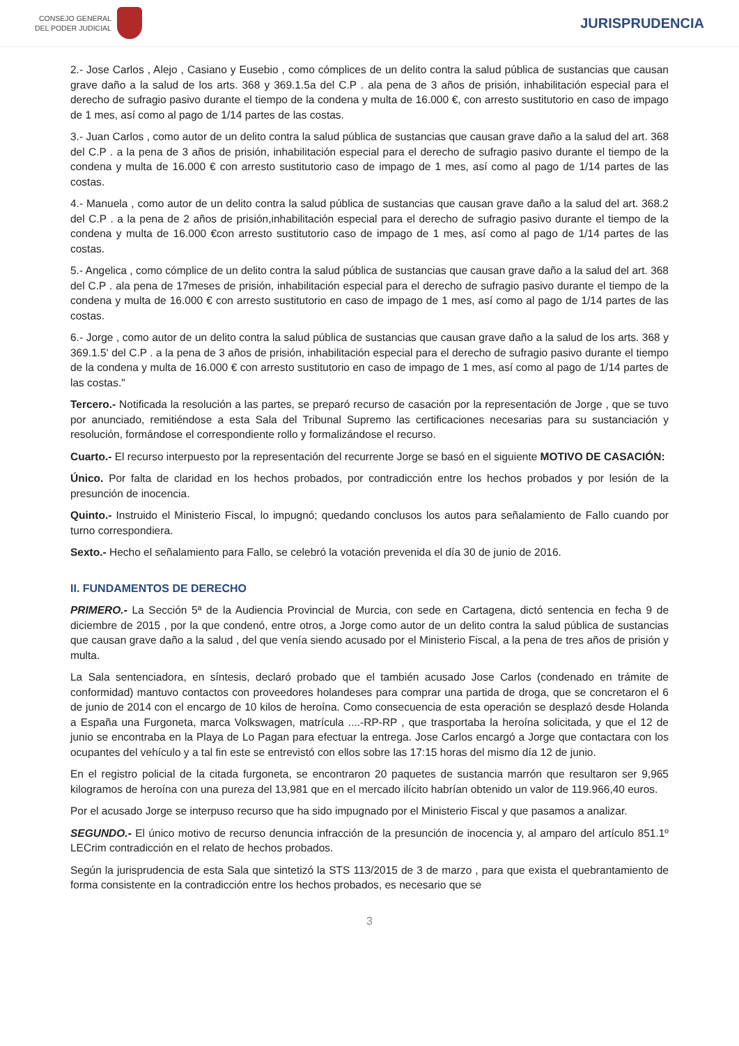CONSEJO GENERAL
DEL PODER JUDICIAL
JURISPRUDENCIA
2.- Jose Carlos , Alejo , Casiano y Eusebio , como cómplices de un delito contra la salud pública de sustancias que causan grave daño a la salud de los arts. 368 y 369.1.5a del C.P . ala pena de 3 años de prisión, inhabilitación especial para el derecho de sufragio pasivo durante el tiempo de la condena y multa de 16.000 €, con arresto sustitutorio en caso de impago de 1 mes, así como al pago de 1/14 partes de las costas.
3.- Juan Carlos , como autor de un delito contra la salud pública de sustancias que causan grave daño a la salud del art. 368 del C.P . a la pena de 3 años de prisión, inhabilitación especial para el derecho de sufragio pasivo durante el tiempo de la condena y multa de 16.000 € con arresto sustitutorio caso de impago de 1 mes, así como al pago de 1/14 partes de las costas.
4.- Manuela , como autor de un delito contra la salud pública de sustancias que causan grave daño a la salud del art. 368.2 del C.P . a la pena de 2 años de prisión,inhabilitación especial para el derecho de sufragio pasivo durante el tiempo de la condena y multa de 16.000 €con arresto sustitutorio caso de impago de 1 mes, así como al pago de 1/14 partes de las costas.
5.- Angelica , como cómplice de un delito contra la salud pública de sustancias que causan grave daño a la salud del art. 368 del C.P . ala pena de 17meses de prisión, inhabilitación especial para el derecho de sufragio pasivo durante el tiempo de la condena y multa de 16.000 € con arresto sustitutorio en caso de impago de 1 mes, así como al pago de 1/14 partes de las costas.
6.- Jorge , como autor de un delito contra la salud pública de sustancias que causan grave daño a la salud de los arts. 368 y 369.1.5' del C.P . a la pena de 3 años de prisión, inhabilitación especial para el derecho de sufragio pasivo durante el tiempo de la condena y multa de 16.000 € con arresto sustitutorio en caso de impago de 1 mes, así como al pago de 1/14 partes de las costas."
Tercero.- Notificada la resolución a las partes, se preparó recurso de casación por la representación de Jorge , que se tuvo por anunciado, remitiéndose a esta Sala del Tribunal Supremo las certificaciones necesarias para su sustanciación y resolución, formándose el correspondiente rollo y formalizándose el recurso.
Cuarto.- El recurso interpuesto por la representación del recurrente Jorge se basó en el siguiente MOTIVO DE CASACIÓN:
Único. Por falta de claridad en los hechos probados, por contradicción entre los hechos probados y por lesión de la presunción de inocencia.
Quinto.- Instruido el Ministerio Fiscal, lo impugnó; quedando conclusos los autos para señalamiento de Fallo cuando por turno correspondiera.
Sexto.- Hecho el señalamiento para Fallo, se celebró la votación prevenida el día 30 de junio de 2016.
II. FUNDAMENTOS DE DERECHO
PRIMERO.- La Sección 5ª de la Audiencia Provincial de Murcia, con sede en Cartagena, dictó sentencia en fecha 9 de diciembre de 2015 , por la que condenó, entre otros, a Jorge como autor de un delito contra la salud pública de sustancias que causan grave daño a la salud , del que venía siendo acusado por el Ministerio Fiscal, a la pena de tres años de prisión y multa.
La Sala sentenciadora, en síntesis, declaró probado que el también acusado Jose Carlos (condenado en trámite de conformidad) mantuvo contactos con proveedores holandeses para comprar una partida de droga, que se concretaron el 6 de junio de 2014 con el encargo de 10 kilos de heroína. Como consecuencia de esta operación se desplazó desde Holanda a España una Furgoneta, marca Volkswagen, matrícula ....-RP-RP , que trasportaba la heroína solicitada, y que el 12 de junio se encontraba en la Playa de Lo Pagan para efectuar la entrega. Jose Carlos encargó a Jorge que contactara con los ocupantes del vehículo y a tal fin este se entrevistó con ellos sobre las 17:15 horas del mismo día 12 de junio.
En el registro policial de la citada furgoneta, se encontraron 20 paquetes de sustancia marrón que resultaron ser 9,965 kilogramos de heroína con una pureza del 13,981 que en el mercado ilícito habrían obtenido un valor de 119.966,40 euros.
Por el acusado Jorge se interpuso recurso que ha sido impugnado por el Ministerio Fiscal y que pasamos a analizar.
SEGUNDO.- El único motivo de recurso denuncia infracción de la presunción de inocencia y, al amparo del artículo 851.1º LECrim contradicción en el relato de hechos probados.
Según la jurisprudencia de esta Sala que sintetizó la STS 113/2015 de 3 de marzo , para que exista el quebrantamiento de forma consistente en la contradicción entre los hechos probados, es necesario que se
3